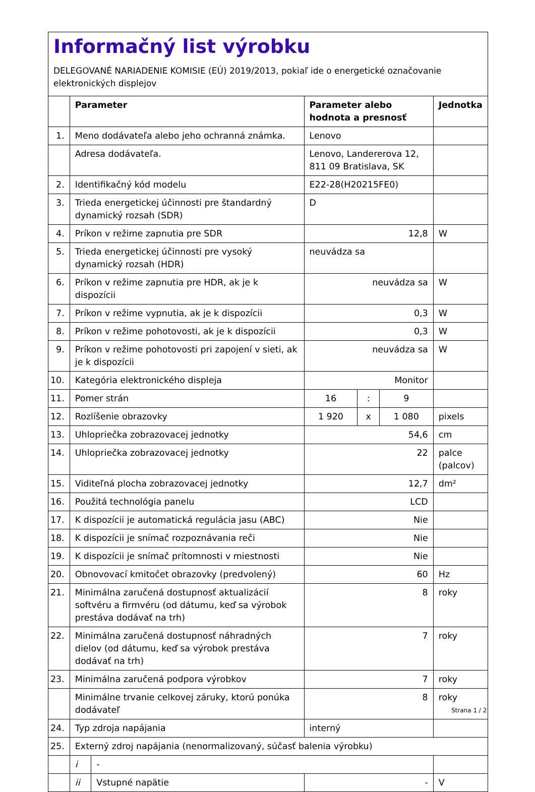Informačný list výrobku
DELEGOVANÉ NARIADENIE KOMISIE (EÚ) 2019/2013, pokiaľ ide o energetické označovanie elektronických displejov
| | Parameter | | Parameter alebo hodnota a presnosť | | | Jednotka |
| --- | --- | --- | --- | --- | --- | --- |
| 1. | Meno dodávateľa alebo jeho ochranná známka. | | Lenovo | | | |
| | Adresa dodávateľa. | | Lenovo, Landererova 12, 811 09 Bratislava, SK | | | |
| 2. | Identifikačný kód modelu | | E22-28(H20215FE0) | | | |
| 3. | Trieda energetickej účinnosti pre štandardný dynamický rozsah (SDR) | | D | | | |
| 4. | Príkon v režime zapnutia pre SDR | | 12,8 | | | W |
| 5. | Trieda energetickej účinnosti pre vysoký dynamický rozsah (HDR) | | neuvádza sa | | | |
| 6. | Príkon v režime zapnutia pre HDR, ak je k dispozícii | | neuvádza sa | | | W |
| 7. | Príkon v režime vypnutia, ak je k dispozícii | | 0,3 | | | W |
| 8. | Príkon v režime pohotovosti, ak je k dispozícii | | 0,3 | | | W |
| 9. | Príkon v režime pohotovosti pri zapojení v sieti, ak je k dispozícii | | neuvádza sa | | | W |
| 10. | Kategória elektronického displeja | | Monitor | | | |
| 11. | Pomer strán | | 16 | : | 9 | |
| 12. | Rozlíšenie obrazovky | | 1 920 | x | 1 080 | pixels |
| 13. | Uhlopriečka zobrazovacej jednotky | | 54,6 | | | cm |
| 14. | Uhlopriečka zobrazovacej jednotky | | 22 | | | palce (palcov) |
| 15. | Viditeľná plocha zobrazovacej jednotky | | 12,7 | | | dm² |
| 16. | Použitá technológia panelu | | LCD | | | |
| 17. | K dispozícii je automatická regulácia jasu (ABC) | | Nie | | | |
| 18. | K dispozícii je snímač rozpoznávania reči | | Nie | | | |
| 19. | K dispozícii je snímač prítomnosti v miestnosti | | Nie | | | |
| 20. | Obnovovací kmitočet obrazovky (predvolený) | | 60 | | | Hz |
| 21. | Minimálna zaručená dostupnosť aktualizácií softvéru a firmvéru (od dátumu, keď sa výrobok prestáva dodávať na trh) | | 8 | | | roky |
| 22. | Minimálna zaručená dostupnosť náhradných dielov (od dátumu, keď sa výrobok prestáva dodávať na trh) | | 7 | | | roky |
| 23. | Minimálna zaručená podpora výrobkov | | 7 | | | roky |
| | Minimálne trvanie celkovej záruky, ktorú ponúka dodávateľ | | 8 | | | roky |
| 24. | Typ zdroja napájania | | interný | | | |
| 25. | Externý zdroj napájania (nenormalizovaný, súčasť balenia výrobku) | | | | | |
| | i | - | | | | |
| | ii | Vstupné napätie | - | | | V |
Strana 1 / 2